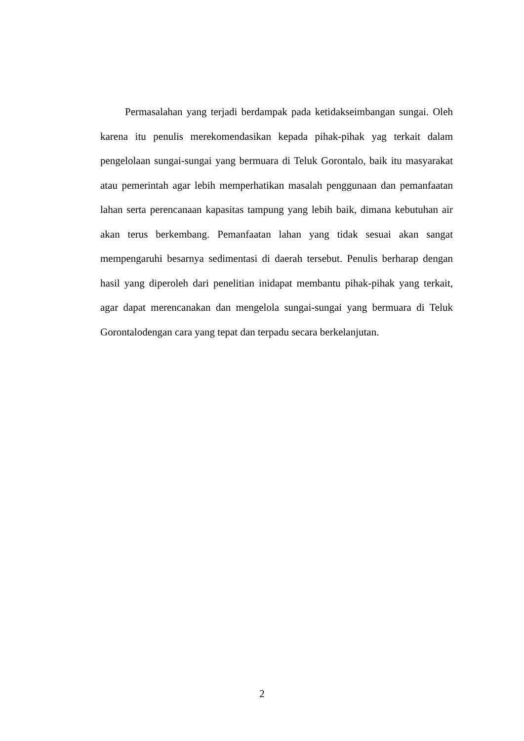Permasalahan yang terjadi berdampak pada ketidakseimbangan sungai. Oleh karena itu penulis merekomendasikan kepada pihak-pihak yag terkait dalam pengelolaan sungai-sungai yang bermuara di Teluk Gorontalo, baik itu masyarakat atau pemerintah agar lebih memperhatikan masalah penggunaan dan pemanfaatan lahan serta perencanaan kapasitas tampung yang lebih baik, dimana kebutuhan air akan terus berkembang. Pemanfaatan lahan yang tidak sesuai akan sangat mempengaruhi besarnya sedimentasi di daerah tersebut. Penulis berharap dengan hasil yang diperoleh dari penelitian inidapat membantu pihak-pihak yang terkait, agar dapat merencanakan dan mengelola sungai-sungai yang bermuara di Teluk Gorontalodengan cara yang tepat dan terpadu secara berkelanjutan.
2